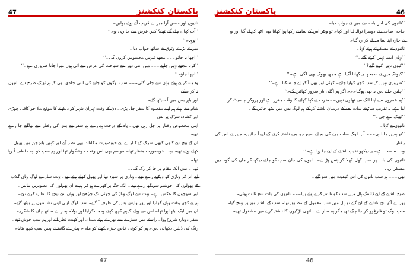پاکستان کنکشنز 46
’’نانیوں کی اس بات سے میں نے جواب دیا۔
حاجی صاحب نے دوسرا نوالہ لیا اور کہا۔ تو ویٹر اس کے سامنے رکھا ہوا کھانا بھی اٹھا کر لے گیا اور وہ
بے چارہ اپنا سا منہ لے کر رہ گیا۔
نانیوں نے مسکراتے ہوئے کہا۔
’’یہاں ایسا نہیں کرتے گئے۔‘‘
’’کیوں نہیں کرتے گئے؟‘‘
’’کیونکہ میں نے سمجھا یہ کھانا آگیا ہے مجھے بھوک بھی لگی ہے۔‘‘
’’ضروری نہیں کہ سب کچھ کھایا جائے۔ کوئی اور بھی آ کر لے جا سکتا ہے۔‘‘
’’چلیں جانے دیں یہ بھی ہوگیا۔۔۔ اگر ہم اگلی بار ضرور کھائیں گے۔‘‘
’’ہم عمروں سے اپنا الگ سے تھا ہی نہیں۔ حضرت نے کہا کھانے کا وقت مقرر ہے اور پروگرام سیٹ کر
لیا ہے، یہ تقریب ساڑھے سات بجے کے درمیان ناشتہ کر کے ہم لوگ بس میں بیٹھ جائیں گے۔
’’ٹھیک ہے جی۔‘‘
نانیوں نے کہا۔
’’تو ہمیں جانا ہی۔۔۔ آپ لوگ سات بجے کی بجائے صبح چھ بجے ناشتہ کرنے کے لیے آ جائیں۔ میں نے اس کی رفتار
بہت سست ہے۔ یہ دیکھو نقیب ناشتے کے لیے جا رہا ہے۔‘‘
نانیوں کی بات پر سب کھل کھلا کر ہنس پڑے۔ نانیوں کی جان سب کو چلتے دیکھ کر ماں کی گود میں مسکرا رہی
تھی۔۔۔ ہم سب باتوں کی اس کیفیت میں سو گئے۔
صبح ناشتے کے لیے ڈائننگ ہال میں سب کو ناشتہ کرتے ہوئے پایا۔۔۔ نانیوں کی بات سچ ثابت ہوئی۔
پورے آٹھ بجے ناشتے کے لیے گئے تو ہال میں سب معمول کے مطابق تھا۔ سب کے ناشتہ میز پر پہنچ گیا۔
سب لوگ تو فارغ ہو کر جا چکے تھے مگر ہم سارے ساتھی لڑکیوں کا ناشتہ کرنے میں مشغول تھے۔
46
47 پاکستان کنکشنز
نانیوں اور حسن آرا میرے قریب آتے ہوئے بولیں۔
’’آپ کہاں چلے گئے تھے؟ کس غرض سے جا رہی ہو۔‘‘
’’ہونہہ۔‘‘
میں نے بڑے وثوق کے ساتھ جواب دیا۔
’’اچھا یہ جانو۔۔۔ مجھے تمہیں محسوس کروں گی۔‘‘
’’کرنا مجھے نہیں چاہیے۔۔۔ میں اتنی دور سے سیاحت کی غرض سے آئی ہوں میرا جانا ضروری ہے۔‘‘
’’اچھا جاؤ۔‘‘
وہ مسکراتے ہوئے وہاں سے چلی گئی۔۔۔ سب لوگوں کو جانے کی اتنی جلدی تھی کہ ہم ٹھیک طرح سے نانیوں نہ کر سکے
اور باہر بس میں آ سیٹھ گئے۔
شام سے پہلے ہم اپنے مقصود کا سفر چل پڑی۔ دن کے وقت تہران شہر کو دیکھنے کا موقع ملا جو کافی چوڑی اور کشادہ سڑک پر بس
اپنی مخصوص رفتار پر چل رہی تھی۔ پام کے درخت ہمارے ہم سفر بنے بس کی رفتار سے بھاگتے جا رہے تھے۔
ان کے بیچ سے کبھی کبھی سڑک کے کنارے بنے خوبصورت مکانات بھی نظر آتے اور کہیں باغ جن میں پھول
کھلے ہوئے تھے۔ بہت خوبصورت منظر تھا۔ موسم بھی اس وقت خوشگوار تھا اور ہم سب کو بہت لطف آ رہا تھا۔
تھی۔ بس ایک مقام پر جا کر رک گئی۔
لیے اتر کر پہاڑی کو دیکھے رہے تھے۔ پہاڑی پر سبزہ تھا اور پھول کھلے ہوئے تھے۔ بہت سارے لوگ یہاں گلاب
کے پھولوں کی خوشبو سونگھ رہے تھے۔ ایک جگہ پر کھڑے ہو کر ہم نے ان پھولوں کی تصویریں بنائیں۔
اور سوچوں کا عکس ہے۔ بہت سے لوگ پہاڑ کی چوٹی تک چڑھتے اور وہاں سے نیچے کا نظارہ کرتے تھے۔
ہم نے کچھ وقت وہاں گزارا اور پھر واپس بس کی طرف آ گئے۔ سب لوگ اپنی اپنی نشستوں پر بیٹھ گئے۔
ان میں ایک بیٹھا ہوا تھا۔ اس سے پہلے کہ ہم کچھ کہتے وہ مسکرایا اور بولا۔ ہمارے ساتھ چلنے کا شکریہ۔
سفر دوبارہ شروع ہوا۔ راستے میں سبزے سے بھرے ہوئے میدان اور کھیت نظر آئے اور ہم سب خوش تھے۔
رنگ کی ڈیلیں دکھائی دیں۔ ہم کو کوئی خاص چیز دیکھنے کو ملی۔ ہمارے گائیڈ نے ہمیں سب کچھ بتایا۔
47